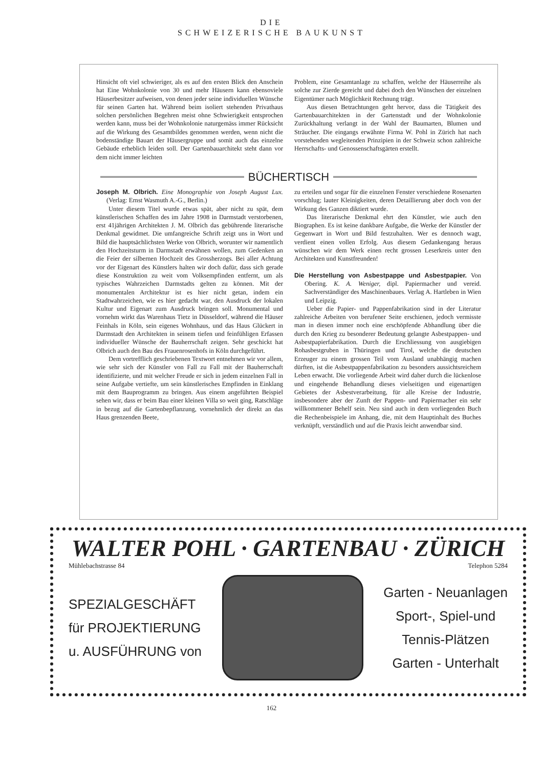DIE
SCHWEIZERISCHE BAUKUNST
Hinsicht oft viel schwieriger, als es auf den ersten Blick den Anschein hat Eine Wohnkolonie von 30 und mehr Häusern kann ebensoviele Häuserbesitzer aufweisen, von denen jeder seine individuellen Wünsche für seinen Garten hat. Während beim isoliert stehenden Privathaus solchen persönlichen Begehren meist ohne Schwierigkeit entsprochen werden kann, muss bei der Wohnkolonie naturgemäss immer Rücksicht auf die Wirkung des Gesamtbildes genommen werden, wenn nicht die bodenständige Bauart der Häusergruppe und somit auch das einzelne Gebäude erheblich leiden soll. Der Gartenbauarchitekt steht dann vor dem nicht immer leichten
Problem, eine Gesamtanlage zu schaffen, welche der Häuserreihe als solche zur Zierde gereicht und dabei doch den Wünschen der einzelnen Eigentümer nach Möglichkeit Rechnung trägt.
Aus diesen Betrachtungen geht hervor, dass die Tätigkeit des Gartenbauarchitekten in der Gartenstadt und der Wohnkolonie Zurückhaltung verlangt in der Wahl der Baumarten, Blumen und Sträucher. Die eingangs erwähnte Firma W. Pohl in Zürich hat nach vorstehenden wegleitenden Prinzipien in der Schweiz schon zahlreiche Herrschafts- und Genossenschaftsgärten erstellt.
BÜCHERTISCH
Joseph M. Olbrich. Eine Monographie von Joseph August Lux. (Verlag: Ernst Wasmuth A.-G., Berlin.)
Unter diesem Titel wurde etwas spät, aber nicht zu spät, dem künstlerischen Schaffen des im Jahre 1908 in Darmstadt verstorbenen, erst 41jährigen Architekten J. M. Olbrich das gebührende literarische Denkmal gewidmet. Die umfangreiche Schrift zeigt uns in Wort und Bild die hauptsächlichsten Werke von Olbrich, worunter wir namentlich den Hochzeitsturm in Darmstadt erwähnen wollen, zum Gedenken an die Feier der silbernen Hochzeit des Grossherzogs. Bei aller Achtung vor der Eigenart des Künstlers halten wir doch dafür, dass sich gerade diese Konstruktion zu weit vom Volksempfinden entfernt, um als typisches Wahrzeichen Darmstadts gelten zu können. Mit der monumentalen Architektur ist es hier nicht getan, indem ein Stadtwahrzeichen, wie es hier gedacht war, den Ausdruck der lokalen Kultur und Eigenart zum Ausdruck bringen soll. Monumental und vornehm wirkt das Warenhaus Tietz in Düsseldorf, während die Häuser Feinhals in Köln, sein eigenes Wohnhaus, und das Haus Glückert in Darmstadt den Architekten in seinem tiefen und feinfühligen Erfassen individueller Wünsche der Bauherrschaft zeigen. Sehr geschickt hat Olbrich auch den Bau des Frauenrosenhofs in Köln durchgeführt.
Dem vortrefflich geschriebenen Textwort entnehmen wir vor allem, wie sehr sich der Künstler von Fall zu Fall mit der Bauherrschaft identifizierte, und mit welcher Freude er sich in jedem einzelnen Fall in seine Aufgabe vertiefte, um sein künstlerisches Empfinden in Einklang mit dem Bauprogramm zu bringen. Aus einem angeführten Beispiel sehen wir, dass er beim Bau einer kleinen Villa so weit ging, Ratschläge in bezug auf die Gartenbepflanzung, vornehmlich der direkt an das Haus grenzenden Beete,
zu erteilen und sogar für die einzelnen Fenster verschiedene Rosenarten vorschlug; lauter Kleinigkeiten, deren Detaillierung aber doch von der Wirkung des Ganzen diktiert wurde.
Das literarische Denkmal ehrt den Künstler, wie auch den Biographen. Es ist keine dankbare Aufgabe, die Werke der Künstler der Gegenwart in Wort und Bild festzuhalten. Wer es dennoch wagt, verdient einen vollen Erfolg. Aus diesem Gedankengang heraus wünschen wir dem Werk einen recht grossen Leserkreis unter den Architekten und Kunstfreunden!
Die Herstellung von Asbestpappe und Asbestpapier. Von Obering. K. A. Weniger, dipl. Papiermacher und vereid. Sachverständiger des Maschinenbaues. Verlag A. Hartleben in Wien und Leipzig.
Ueber die Papier- und Pappenfabrikation sind in der Literatur zahlreiche Arbeiten von berufener Seite erschienen, jedoch vermisste man in diesen immer noch eine erschöpfende Abhandlung über die durch den Krieg zu besonderer Bedeutung gelangte Asbestpappen- und Asbestpapierfabrikation. Durch die Erschliessung von ausgiebigen Rohasbestgruben in Thüringen und Tirol, welche die deutschen Erzeuger zu einem grossen Teil vom Ausland unabhängig machen dürften, ist die Asbestpappenfabrikation zu besonders aussichtsreichem Leben erwacht. Die vorliegende Arbeit wird daher durch die lückenlose und eingehende Behandlung dieses vielseitigen und eigenartigen Gebietes der Asbestverarbeitung, für alle Kreise der Industrie, insbesondere aber der Zunft der Pappen- und Papiermacher ein sehr willkommener Behelf sein. Neu sind auch in dem vorliegenden Buch die Rechenbeispiele im Anhang, die, mit dem Hauptinhalt des Buches verknüpft, verständlich und auf die Praxis leicht anwendbar sind.
WALTER POHL · GARTENBAU · ZÜRICH
Mühlebachstrasse 84 Telephon 5284
SPEZIALGESCHÄFT
für PROJEKTIERUNG
u. AUSFÜHRUNG von
Garten - Neuanlagen
Sport-, Spiel-und
Tennis-Plätzen
Garten - Unterhalt
162